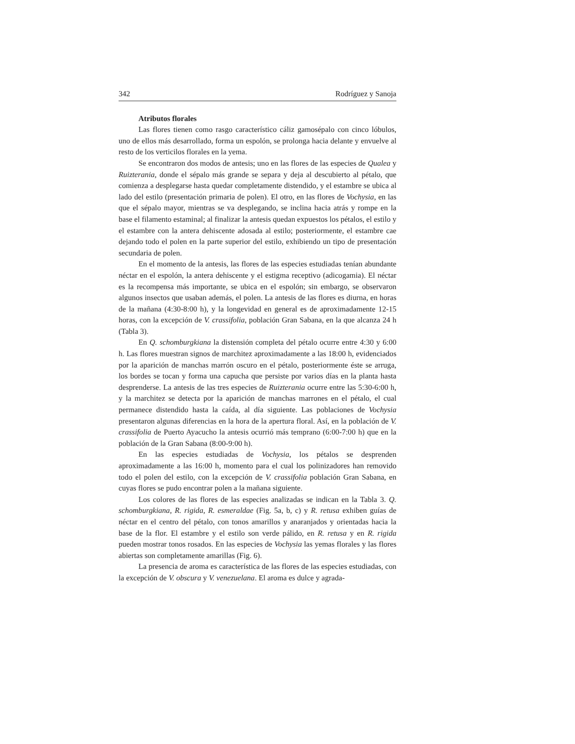342 Rodríguez y Sanoja
Atributos florales
Las flores tienen como rasgo característico cáliz gamosépalo con cinco lóbulos, uno de ellos más desarrollado, forma un espolón, se prolonga hacia delante y envuelve al resto de los verticilos florales en la yema.
Se encontraron dos modos de antesis; uno en las flores de las especies de Qualea y Ruizterania, donde el sépalo más grande se separa y deja al descubierto al pétalo, que comienza a desplegarse hasta quedar completamente distendido, y el estambre se ubica al lado del estilo (presentación primaria de polen). El otro, en las flores de Vochysia, en las que el sépalo mayor, mientras se va desplegando, se inclina hacia atrás y rompe en la base el filamento estaminal; al finalizar la antesis quedan expuestos los pétalos, el estilo y el estambre con la antera dehiscente adosada al estilo; posteriormente, el estambre cae dejando todo el polen en la parte superior del estilo, exhibiendo un tipo de presentación secundaria de polen.
En el momento de la antesis, las flores de las especies estudiadas tenían abundante néctar en el espolón, la antera dehiscente y el estigma receptivo (adicogamia). El néctar es la recompensa más importante, se ubica en el espolón; sin embargo, se observaron algunos insectos que usaban además, el polen. La antesis de las flores es diurna, en horas de la mañana (4:30-8:00 h), y la longevidad en general es de aproximadamente 12-15 horas, con la excepción de V. crassifolia, población Gran Sabana, en la que alcanza 24 h (Tabla 3).
En Q. schomburgkiana la distensión completa del pétalo ocurre entre 4:30 y 6:00 h. Las flores muestran signos de marchitez aproximadamente a las 18:00 h, evidenciados por la aparición de manchas marrón oscuro en el pétalo, posteriormente éste se arruga, los bordes se tocan y forma una capucha que persiste por varios días en la planta hasta desprenderse. La antesis de las tres especies de Ruizterania ocurre entre las 5:30-6:00 h, y la marchitez se detecta por la aparición de manchas marrones en el pétalo, el cual permanece distendido hasta la caída, al día siguiente. Las poblaciones de Vochysia presentaron algunas diferencias en la hora de la apertura floral. Así, en la población de V. crassifolia de Puerto Ayacucho la antesis ocurrió más temprano (6:00-7:00 h) que en la población de la Gran Sabana (8:00-9:00 h).
En las especies estudiadas de Vochysia, los pétalos se desprenden aproximadamente a las 16:00 h, momento para el cual los polinizadores han removido todo el polen del estilo, con la excepción de V. crassifolia población Gran Sabana, en cuyas flores se pudo encontrar polen a la mañana siguiente.
Los colores de las flores de las especies analizadas se indican en la Tabla 3. Q. schomburgkiana, R. rigida, R. esmeraldae (Fig. 5a, b, c) y R. retusa exhiben guías de néctar en el centro del pétalo, con tonos amarillos y anaranjados y orientadas hacia la base de la flor. El estambre y el estilo son verde pálido, en R. retusa y en R. rigida pueden mostrar tonos rosados. En las especies de Vochysia las yemas florales y las flores abiertas son completamente amarillas (Fig. 6).
La presencia de aroma es característica de las flores de las especies estudiadas, con la excepción de V. obscura y V. venezuelana. El aroma es dulce y agrada-